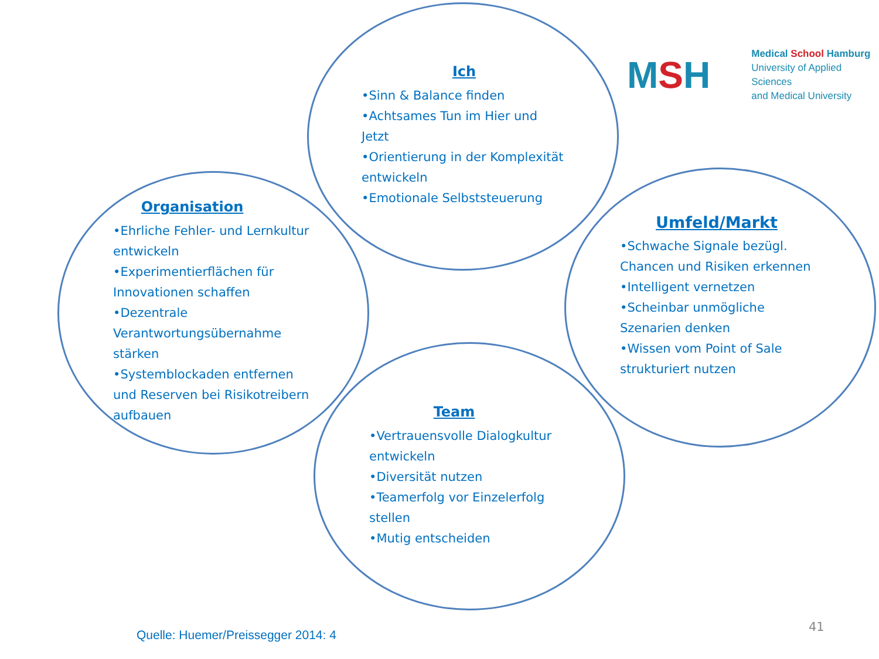MSH
Medical School Hamburg
University of Applied Sciences
and Medical University
Ich
•Sinn & Balance finden
•Achtsames Tun im Hier und Jetzt
•Orientierung in der Komplexität entwickeln
•Emotionale Selbststeuerung
Organisation
•Ehrliche Fehler- und Lernkultur entwickeln
•Experimentierflächen für Innovationen schaffen
•Dezentrale Verantwortungsübernahme stärken
•Systemblockaden entfernen und Reserven bei Risikotreibern aufbauen
Umfeld/Markt
•Schwache Signale bezügl. Chancen und Risiken erkennen
•Intelligent vernetzen
•Scheinbar unmögliche Szenarien denken
•Wissen vom Point of Sale strukturiert nutzen
Team
•Vertrauensvolle Dialogkultur entwickeln
•Diversität nutzen
•Teamerfolg vor Einzelerfolg stellen
•Mutig entscheiden
Quelle: Huemer/Preissegger 2014: 4
41